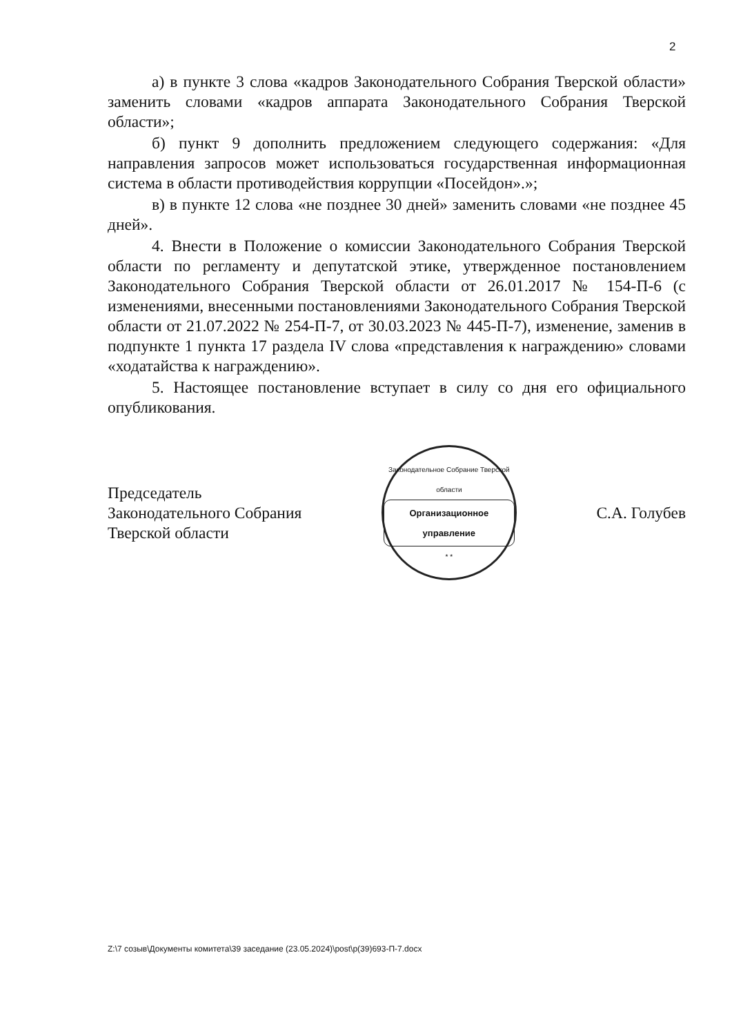2
а) в пункте 3 слова «кадров Законодательного Собрания Тверской области» заменить словами «кадров аппарата Законодательного Собрания Тверской области»;
б) пункт 9 дополнить предложением следующего содержания: «Для направления запросов может использоваться государственная информационная система в области противодействия коррупции «Посейдон».»;
в) в пункте 12 слова «не позднее 30 дней» заменить словами «не позднее 45 дней».
4. Внести в Положение о комиссии Законодательного Собрания Тверской области по регламенту и депутатской этике, утвержденное постановлением Законодательного Собрания Тверской области от 26.01.2017 № 154-П-6 (с изменениями, внесенными постановлениями Законодательного Собрания Тверской области от 21.07.2022 № 254-П-7, от 30.03.2023 № 445-П-7), изменение, заменив в подпункте 1 пункта 17 раздела IV слова «представления к награждению» словами «ходатайства к награждению».
5. Настоящее постановление вступает в силу со дня его официального опубликования.
Председатель
Законодательного Собрания
Тверской области
Законодательное Собрание Тверской области
Организационное управление
* *
С.А. Голубев
Z:\7 созыв\Документы комитета\39 заседание (23.05.2024)\post\p(39)693-П-7.docx